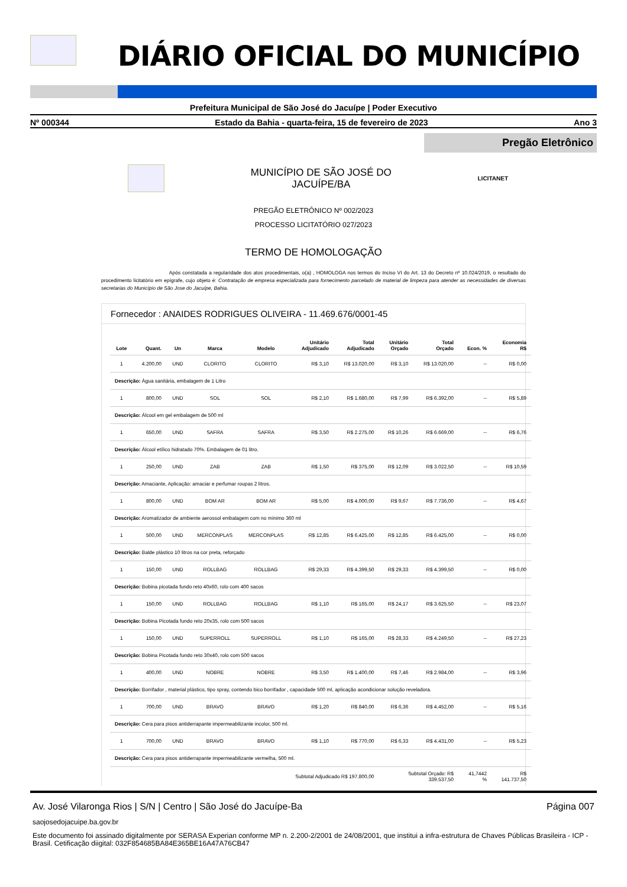DIÁRIO OFICIAL DO MUNICÍPIO
Prefeitura Municipal de São José do Jacuípe | Poder Executivo
Nº 000344 Estado da Bahia - quarta-feira, 15 de fevereiro de 2023 Ano 3
Pregão Eletrônico
MUNICÍPIO DE SÃO JOSÉ DO
JACUÍPE/BA
LICITANET
PREGÃO ELETRÔNICO Nº 002/2023
PROCESSO LICITATÓRIO 027/2023
TERMO DE HOMOLOGAÇÃO
Após constatada a regularidade dos atos procedimentais, o(a) , HOMOLOGA nos termos do Inciso VI do Art. 13 do Decreto nº 10.024/2019, o resultado do procedimento licitatório em epígrafe, cujo objeto é: Contratação de empresa especializada para fornecimento parcelado de material de limpeza para atender as necessidades de diversas secretarias do Município de São Jose do Jacuípe, Bahia.
Fornecedor : ANAIDES RODRIGUES OLIVEIRA - 11.469.676/0001-45
| Lote | Quant. | Un | Marca | Modelo | Unitário Adjudicado | Total Adjudicado | Unitário Orçado | Total Orçado | Econ. % | Economia R$ |
| --- | --- | --- | --- | --- | --- | --- | --- | --- | --- | --- |
| 1 | 4.200,00 | UND | CLORITO | CLORITO | R$ 3,10 | R$ 13.020,00 | R$ 3,10 | R$ 13.020,00 | -- | R$ 0,00 |
| Descrição: Água sanitária, embalagem de 1 Litro | | | | | | | | | | |
| 1 | 800,00 | UND | SOL | SOL | R$ 2,10 | R$ 1.680,00 | R$ 7,99 | R$ 6.392,00 | -- | R$ 5,89 |
| Descrição: Álcool em gel embalagem de 500 ml | | | | | | | | | | |
| 1 | 650,00 | UND | SAFRA | SAFRA | R$ 3,50 | R$ 2.275,00 | R$ 10,26 | R$ 6.669,00 | -- | R$ 6,76 |
| Descrição: Álcool etílico hidratado 70%. Embalagem de 01 litro. | | | | | | | | | | |
| 1 | 250,00 | UND | ZAB | ZAB | R$ 1,50 | R$ 375,00 | R$ 12,09 | R$ 3.022,50 | -- | R$ 10,59 |
| Descrição: Amaciante, Aplicação: amaciar e perfumar roupas 2 litros. | | | | | | | | | | |
| 1 | 800,00 | UND | BOM AR | BOM AR | R$ 5,00 | R$ 4.000,00 | R$ 9,67 | R$ 7.736,00 | -- | R$ 4,67 |
| Descrição: Aromatizador de ambiente aerossol embalagem com no mínimo 360 ml | | | | | | | | | | |
| 1 | 500,00 | UND | MERCONPLAS | MERCONPLAS | R$ 12,85 | R$ 6.425,00 | R$ 12,85 | R$ 6.425,00 | -- | R$ 0,00 |
| Descrição: Balde plástico 10 litros na cor preta, reforçado | | | | | | | | | | |
| 1 | 150,00 | UND | ROLLBAG | ROLLBAG | R$ 29,33 | R$ 4.399,50 | R$ 29,33 | R$ 4.399,50 | -- | R$ 0,00 |
| Descrição: Bobina picotada fundo reto 40x60, rolo com 400 sacos | | | | | | | | | | |
| 1 | 150,00 | UND | ROLLBAG | ROLLBAG | R$ 1,10 | R$ 165,00 | R$ 24,17 | R$ 3.625,50 | -- | R$ 23,07 |
| Descrição: Bobina Picotada fundo reto 20x35, rolo com 500 sacos | | | | | | | | | | |
| 1 | 150,00 | UND | SUPERROLL | SUPERROLL | R$ 1,10 | R$ 165,00 | R$ 28,33 | R$ 4.249,50 | -- | R$ 27,23 |
| Descrição: Bobina Picotada fundo reto 30x40, rolo com 500 sacos | | | | | | | | | | |
| 1 | 400,00 | UND | NOBRE | NOBRE | R$ 3,50 | R$ 1.400,00 | R$ 7,46 | R$ 2.984,00 | -- | R$ 3,96 |
| Descrição: Borrifador , material plástico, tipo spray, contendo bico borrifador , capacidade 500 ml, aplicação acondicionar solução reveladora. | | | | | | | | | | |
| 1 | 700,00 | UND | BRAVO | BRAVO | R$ 1,20 | R$ 840,00 | R$ 6,36 | R$ 4.452,00 | -- | R$ 5,16 |
| Descrição: Cera para pisos antiderrapante impermeabilizante incolor, 500 ml. | | | | | | | | | | |
| 1 | 700,00 | UND | BRAVO | BRAVO | R$ 1,10 | R$ 770,00 | R$ 6,33 | R$ 4.431,00 | -- | R$ 5,23 |
| Descrição: Cera para pisos antiderrapante impermeabilizante vermelha, 500 ml. | | | | | | | | | | |
| Subtotal Adjudicado R$ 197.800,00 | | | | | | | Subtotal Orçado: R$ 339.537,50 | | 41,7442 % | R$ 141.737,50 |
Av. José Vilaronga Rios | S/N | Centro | São José do Jacuípe-Ba Página 007
saojosedojacuipe.ba.gov.br
Este documento foi assinado digitalmente por SERASA Experian conforme MP n. 2.200-2/2001 de 24/08/2001, que institui a infra-estrutura de Chaves Públicas Brasileira - ICP - Brasil. Cetificação diigital: 032F854685BA84E365BE16A47A76CB47